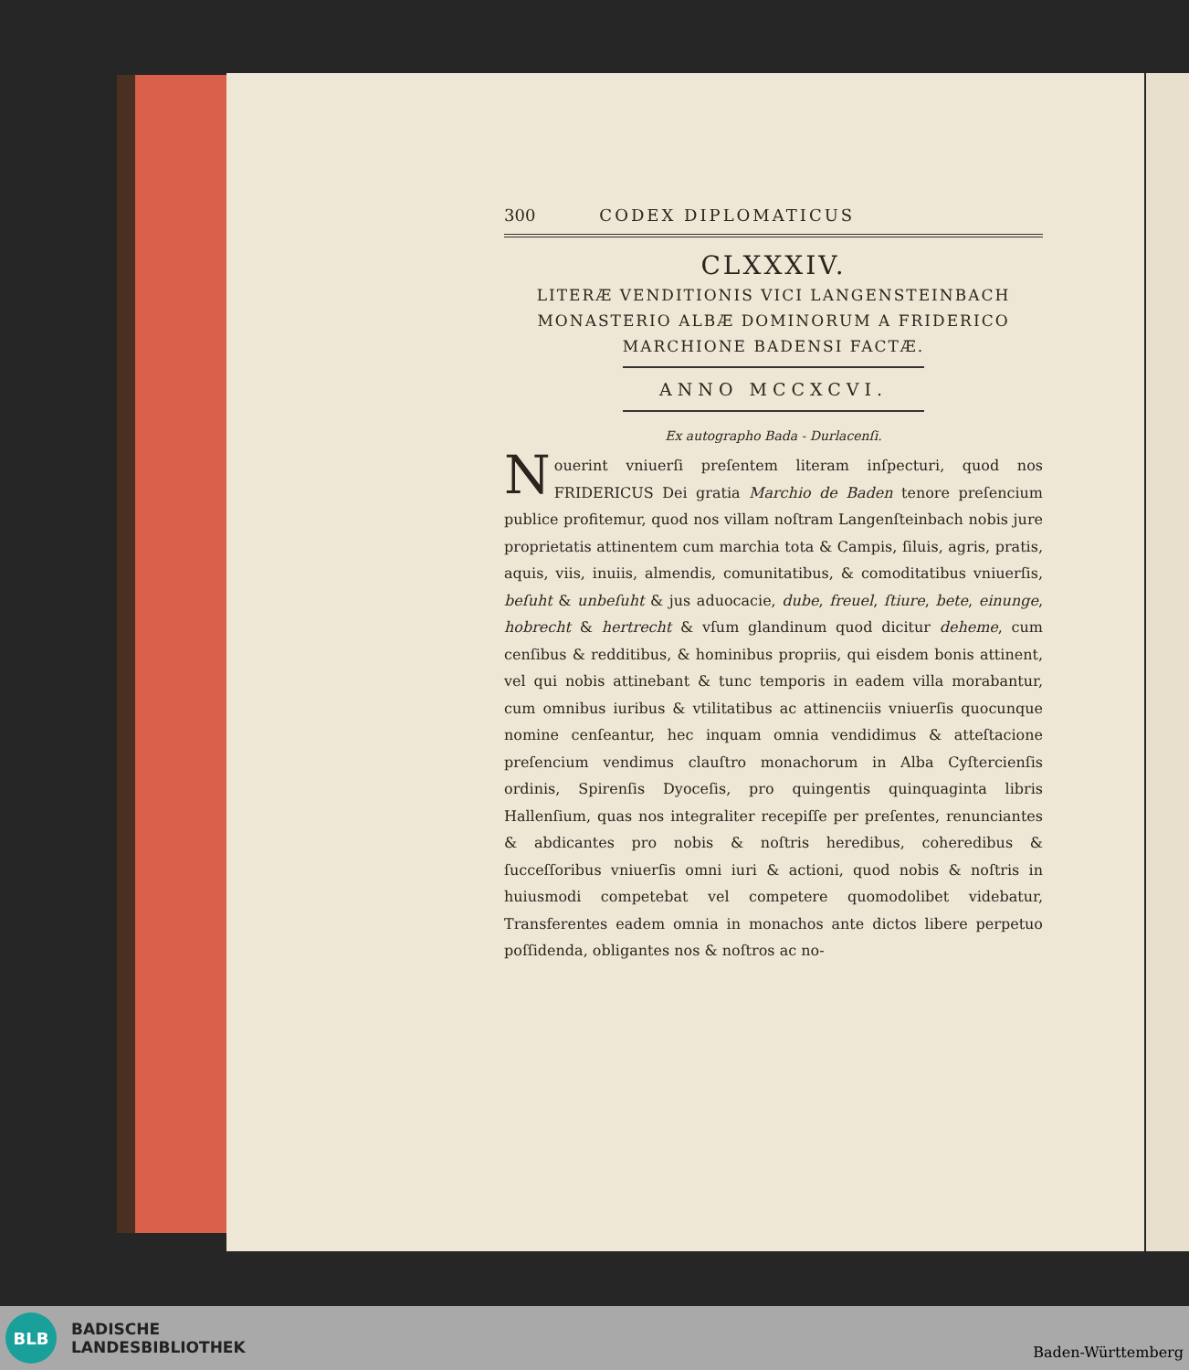300 CODEX DIPLOMATICUS
CLXXXIV.
LITERÆ VENDITIONIS VICI LANGENSTEINBACH
MONASTERIO ALBÆ DOMINORUM A FRIDERICO
MARCHIONE BADENSI FACTÆ.
ANNO MCCXCVI.
Ex autographo Bada - Durlacenſi.
Nouerint vniuerſi preſentem literam inſpecturi, quod nos FRIDERICUS Dei gratia Marchio de Baden tenore preſencium publice profitemur, quod nos villam noſtram Langenſteinbach nobis jure proprietatis attinentem cum marchia tota & Campis, ſiluis, agris, pratis, aquis, viis, inuiis, almendis, comunitatibus, & comoditatibus vniuerſis, beſuht & unbeſuht & jus aduocacie, dube, freuel, ſtiure, bete, einunge, hobrecht & hertrecht & vſum glandinum quod dicitur deheme, cum cenſibus & redditibus, & hominibus propriis, qui eisdem bonis attinent, vel qui nobis attinebant & tunc temporis in eadem villa morabantur, cum omnibus iuribus & vtilitatibus ac attinenciis vniuerſis quocunque nomine cenſeantur, hec inquam omnia vendidimus & atteſtacione preſencium vendimus clauſtro monachorum in Alba Cyſtercienſis ordinis, Spirenſis Dyoceſis, pro quingentis quinquaginta libris Hallenſium, quas nos integraliter recepiſſe per preſentes, renunciantes & abdicantes pro nobis & noſtris heredibus, coheredibus & ſucceſſoribus vniuerſis omni iuri & actioni, quod nobis & noſtris in huiusmodi competebat vel competere quomodolibet videbatur, Transferentes eadem omnia in monachos ante dictos libere perpetuo poſſidenda, obligantes nos & noſtros ac no-
BLB
BADISCHE
LANDESBIBLIOTHEK
Baden-Württemberg